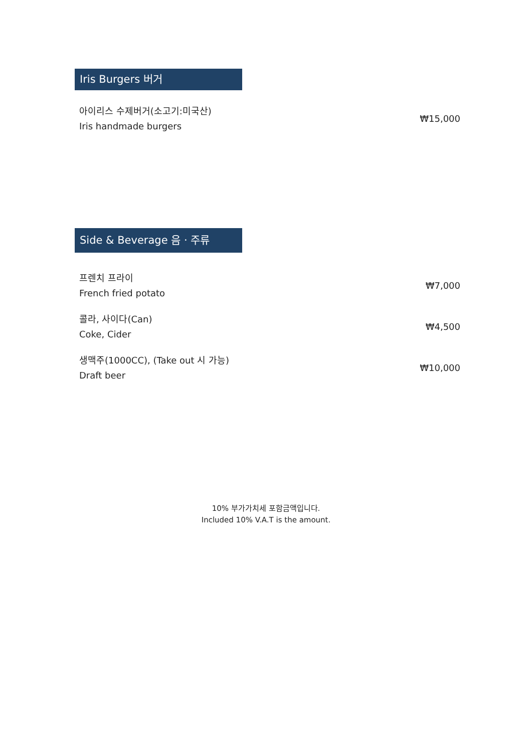Iris Burgers 버거
| 아이리스 수제버거(소고기:미국산) Iris handmade burgers | ₩15,000 |
Side & Beverage 음 · 주류
| 프렌치 프라이 French fried potato | ₩7,000 |
| 콜라, 사이다(Can) Coke, Cider | ₩4,500 |
| 생맥주(1000CC), (Take out 시 가능) Draft beer | ₩10,000 |
10% 부가가치세 포함금액입니다.
Included 10% V.A.T is the amount.